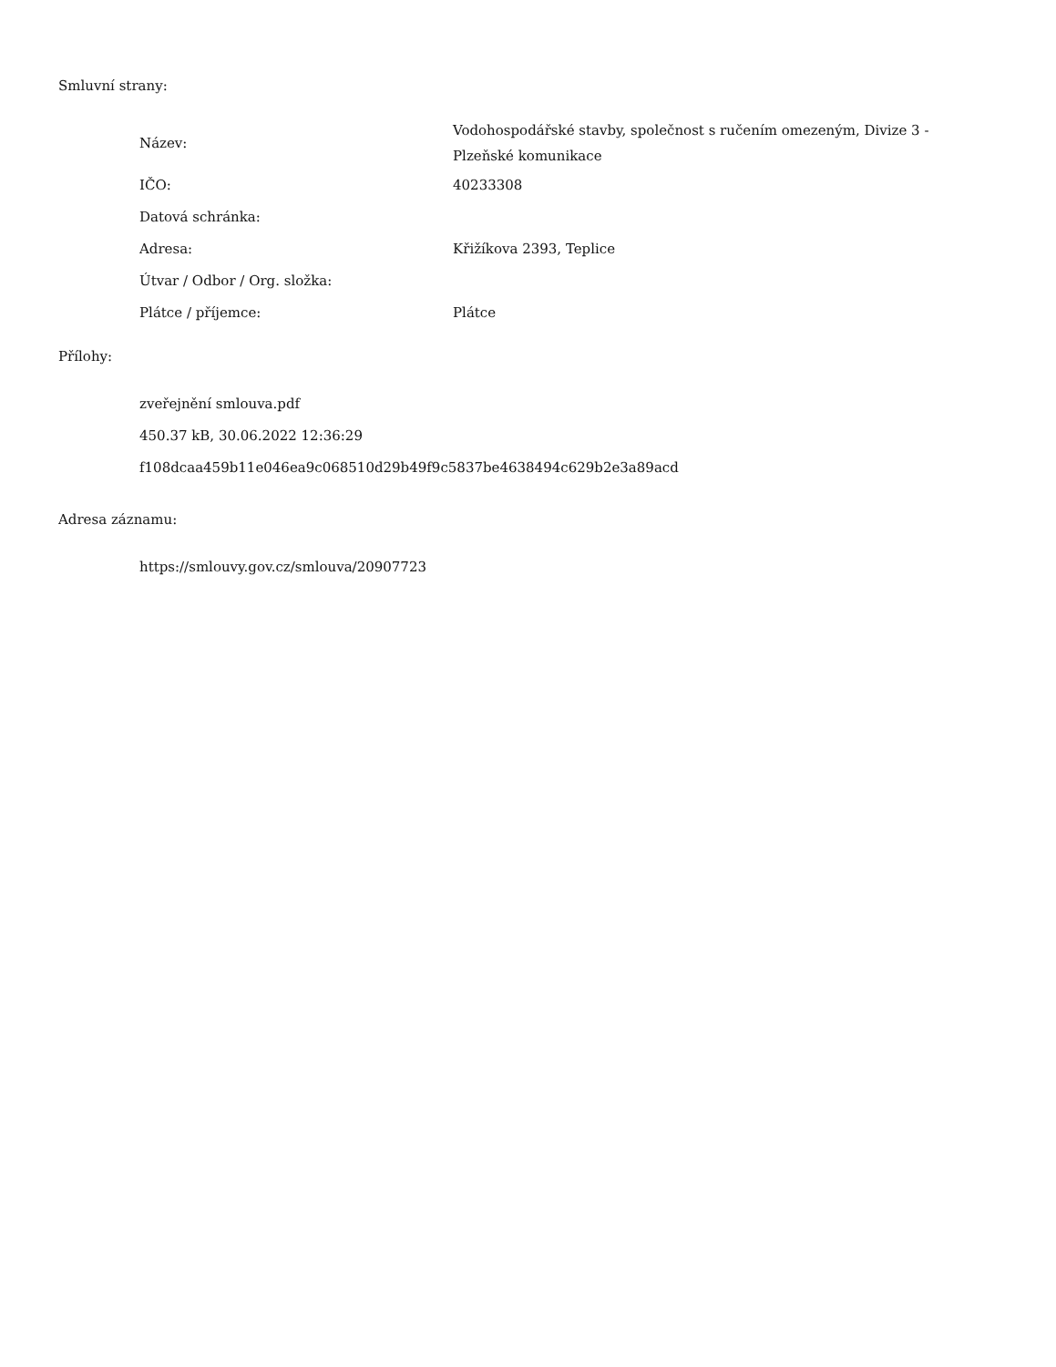Smluvní strany:
| Název: | Vodohospodářské stavby, společnost s ručením omezeným, Divize 3 - Plzeňské komunikace |
| IČO: | 40233308 |
| Datová schránka: | |
| Adresa: | Křižíkova 2393, Teplice |
| Útvar / Odbor / Org. složka: | |
| Plátce / příjemce: | Plátce |
Přílohy:
zveřejnění smlouva.pdf
450.37 kB, 30.06.2022 12:36:29
f108dcaa459b11e046ea9c068510d29b49f9c5837be4638494c629b2e3a89acd
Adresa záznamu:
https://smlouvy.gov.cz/smlouva/20907723